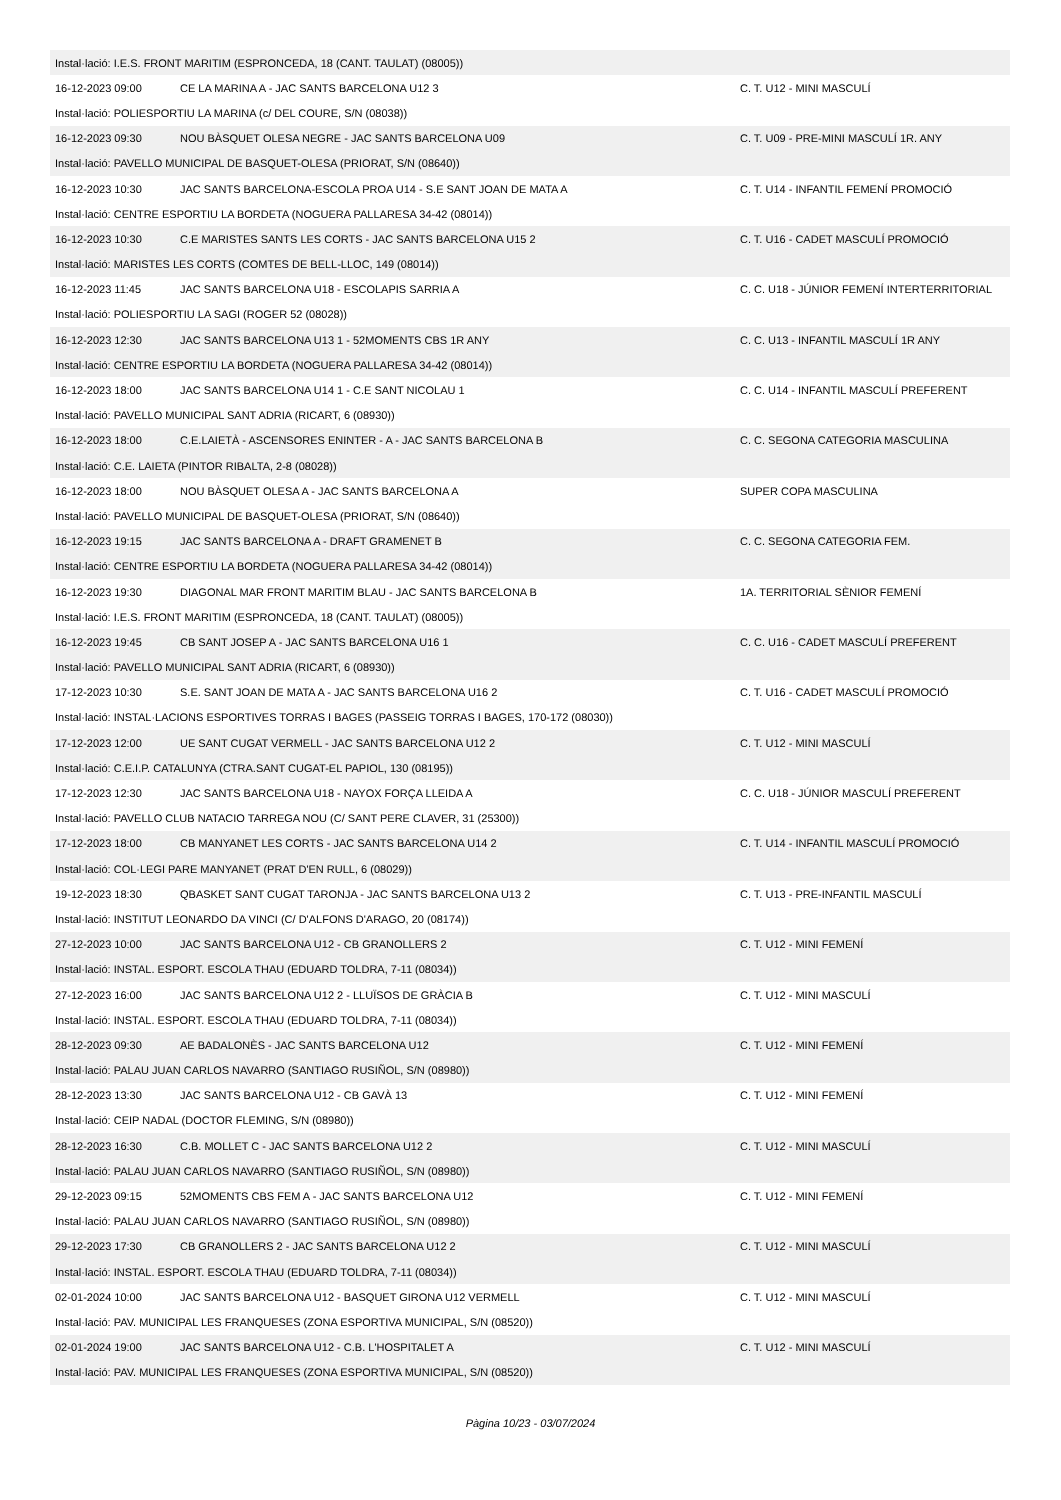| Instal·lació: I.E.S. FRONT MARITIM (ESPRONCEDA, 18 (CANT. TAULAT) (08005)) | | |
| 16-12-2023 09:00 | CE LA MARINA A - JAC SANTS BARCELONA U12 3 | C. T. U12 - MINI MASCULÍ |
| Instal·lació: POLIESPORTIU LA MARINA (c/ DEL COURE, S/N (08038)) | | |
| 16-12-2023 09:30 | NOU BÀSQUET OLESA NEGRE - JAC SANTS BARCELONA U09 | C. T. U09 - PRE-MINI MASCULÍ 1R. ANY |
| Instal·lació: PAVELLO MUNICIPAL DE BASQUET-OLESA (PRIORAT, S/N (08640)) | | |
| 16-12-2023 10:30 | JAC SANTS BARCELONA-ESCOLA PROA U14 - S.E SANT JOAN DE MATA A | C. T. U14 - INFANTIL FEMENÍ PROMOCIÓ |
| Instal·lació: CENTRE ESPORTIU LA BORDETA (NOGUERA PALLARESA 34-42 (08014)) | | |
| 16-12-2023 10:30 | C.E MARISTES SANTS LES CORTS - JAC SANTS BARCELONA U15 2 | C. T. U16 - CADET MASCULÍ PROMOCIÓ |
| Instal·lació: MARISTES LES CORTS (COMTES DE BELL-LLOC, 149 (08014)) | | |
| 16-12-2023 11:45 | JAC SANTS BARCELONA U18 - ESCOLAPIS SARRIA A | C. C. U18 - JÚNIOR FEMENÍ INTERTERRITORIAL |
| Instal·lació: POLIESPORTIU LA SAGI (ROGER 52 (08028)) | | |
| 16-12-2023 12:30 | JAC SANTS BARCELONA U13 1 - 52MOMENTS CBS 1R ANY | C. C. U13 - INFANTIL MASCULÍ 1R ANY |
| Instal·lació: CENTRE ESPORTIU LA BORDETA (NOGUERA PALLARESA 34-42 (08014)) | | |
| 16-12-2023 18:00 | JAC SANTS BARCELONA U14 1 - C.E SANT NICOLAU 1 | C. C. U14 - INFANTIL MASCULÍ PREFERENT |
| Instal·lació: PAVELLO MUNICIPAL SANT ADRIA (RICART, 6 (08930)) | | |
| 16-12-2023 18:00 | C.E.LAIETÀ - ASCENSORES ENINTER - A - JAC SANTS BARCELONA B | C. C. SEGONA CATEGORIA MASCULINA |
| Instal·lació: C.E. LAIETA (PINTOR RIBALTA, 2-8 (08028)) | | |
| 16-12-2023 18:00 | NOU BÀSQUET OLESA A - JAC SANTS BARCELONA A | SUPER COPA MASCULINA |
| Instal·lació: PAVELLO MUNICIPAL DE BASQUET-OLESA (PRIORAT, S/N (08640)) | | |
| 16-12-2023 19:15 | JAC SANTS BARCELONA A - DRAFT GRAMENET B | C. C. SEGONA CATEGORIA FEM. |
| Instal·lació: CENTRE ESPORTIU LA BORDETA (NOGUERA PALLARESA 34-42 (08014)) | | |
| 16-12-2023 19:30 | DIAGONAL MAR FRONT MARITIM BLAU - JAC SANTS BARCELONA B | 1A. TERRITORIAL SÈNIOR FEMENÍ |
| Instal·lació: I.E.S. FRONT MARITIM (ESPRONCEDA, 18 (CANT. TAULAT) (08005)) | | |
| 16-12-2023 19:45 | CB SANT JOSEP A - JAC SANTS BARCELONA U16 1 | C. C. U16 - CADET MASCULÍ PREFERENT |
| Instal·lació: PAVELLO MUNICIPAL SANT ADRIA (RICART, 6 (08930)) | | |
| 17-12-2023 10:30 | S.E. SANT JOAN DE MATA A - JAC SANTS BARCELONA U16 2 | C. T. U16 - CADET MASCULÍ PROMOCIÓ |
| Instal·lació: INSTAL·LACIONS ESPORTIVES TORRAS I BAGES (PASSEIG TORRAS I BAGES, 170-172 (08030)) | | |
| 17-12-2023 12:00 | UE SANT CUGAT VERMELL - JAC SANTS BARCELONA U12 2 | C. T. U12 - MINI MASCULÍ |
| Instal·lació: C.E.I.P. CATALUNYA (CTRA.SANT CUGAT-EL PAPIOL, 130 (08195)) | | |
| 17-12-2023 12:30 | JAC SANTS BARCELONA U18 - NAYOX FORÇA LLEIDA A | C. C. U18 - JÚNIOR MASCULÍ PREFERENT |
| Instal·lació: PAVELLO CLUB NATACIO TARREGA NOU (C/ SANT PERE CLAVER, 31 (25300)) | | |
| 17-12-2023 18:00 | CB MANYANET LES CORTS - JAC SANTS BARCELONA U14 2 | C. T. U14 - INFANTIL MASCULÍ PROMOCIÓ |
| Instal·lació: COL·LEGI PARE MANYANET (PRAT D'EN RULL, 6 (08029)) | | |
| 19-12-2023 18:30 | QBASKET SANT CUGAT TARONJA - JAC SANTS BARCELONA U13 2 | C. T. U13 - PRE-INFANTIL MASCULÍ |
| Instal·lació: INSTITUT LEONARDO DA VINCI (C/ D'ALFONS D'ARAGO, 20 (08174)) | | |
| 27-12-2023 10:00 | JAC SANTS BARCELONA U12 - CB GRANOLLERS 2 | C. T. U12 - MINI FEMENÍ |
| Instal·lació: INSTAL. ESPORT. ESCOLA THAU (EDUARD TOLDRA, 7-11 (08034)) | | |
| 27-12-2023 16:00 | JAC SANTS BARCELONA U12 2 - LLUÏSOS DE GRÀCIA B | C. T. U12 - MINI MASCULÍ |
| Instal·lació: INSTAL. ESPORT. ESCOLA THAU (EDUARD TOLDRA, 7-11 (08034)) | | |
| 28-12-2023 09:30 | AE BADALONÈS - JAC SANTS BARCELONA U12 | C. T. U12 - MINI FEMENÍ |
| Instal·lació: PALAU JUAN CARLOS NAVARRO (SANTIAGO RUSIÑOL, S/N (08980)) | | |
| 28-12-2023 13:30 | JAC SANTS BARCELONA U12 - CB GAVÀ 13 | C. T. U12 - MINI FEMENÍ |
| Instal·lació: CEIP NADAL (DOCTOR FLEMING, S/N (08980)) | | |
| 28-12-2023 16:30 | C.B. MOLLET C - JAC SANTS BARCELONA U12 2 | C. T. U12 - MINI MASCULÍ |
| Instal·lació: PALAU JUAN CARLOS NAVARRO (SANTIAGO RUSIÑOL, S/N (08980)) | | |
| 29-12-2023 09:15 | 52MOMENTS CBS FEM A - JAC SANTS BARCELONA U12 | C. T. U12 - MINI FEMENÍ |
| Instal·lació: PALAU JUAN CARLOS NAVARRO (SANTIAGO RUSIÑOL, S/N (08980)) | | |
| 29-12-2023 17:30 | CB GRANOLLERS 2 - JAC SANTS BARCELONA U12 2 | C. T. U12 - MINI MASCULÍ |
| Instal·lació: INSTAL. ESPORT. ESCOLA THAU (EDUARD TOLDRA, 7-11 (08034)) | | |
| 02-01-2024 10:00 | JAC SANTS BARCELONA U12 - BASQUET GIRONA U12 VERMELL | C. T. U12 - MINI MASCULÍ |
| Instal·lació: PAV. MUNICIPAL LES FRANQUESES (ZONA ESPORTIVA MUNICIPAL, S/N (08520)) | | |
| 02-01-2024 19:00 | JAC SANTS BARCELONA U12 - C.B. L'HOSPITALET A | C. T. U12 - MINI MASCULÍ |
| Instal·lació: PAV. MUNICIPAL LES FRANQUESES (ZONA ESPORTIVA MUNICIPAL, S/N (08520)) | | |
Pàgina 10/23 - 03/07/2024